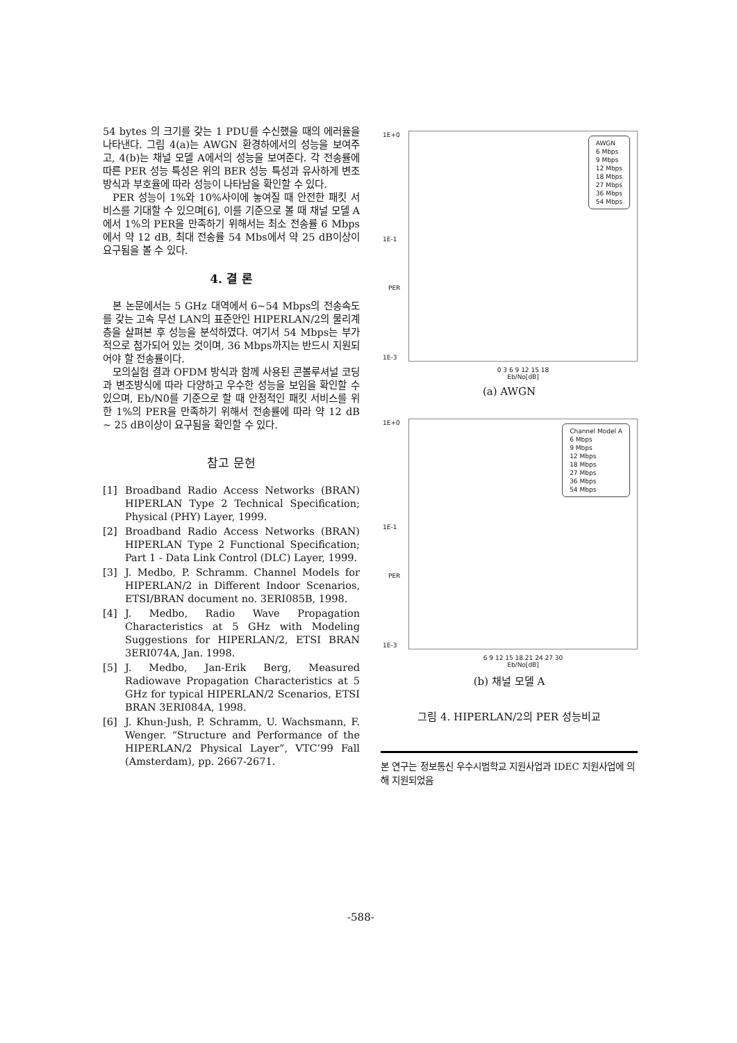54 bytes 의 크기를 갖는 1 PDU를 수신했을 때의 에러율을 나타낸다. 그림 4(a)는 AWGN 환경하에서의 성능을 보여주고, 4(b)는 채널 모델 A에서의 성능을 보여준다. 각 전송률에 따른 PER 성능 특성은 위의 BER 성능 특성과 유사하게 변조방식과 부호율에 따라 성능이 나타남을 확인할 수 있다.
PER 성능이 1%와 10%사이에 놓여질 때 안전한 패킷 서비스를 기대할 수 있으며[6], 이를 기준으로 볼 때 채널 모델 A에서 1%의 PER을 만족하기 위해서는 최소 전송률 6 Mbps에서 약 12 dB, 최대 전송률 54 Mbs에서 약 25 dB이상이 요구됨을 볼 수 있다.
4. 결 론
본 논문에서는 5 GHz 대역에서 6~54 Mbps의 전송속도를 갖는 고속 무선 LAN의 표준안인 HIPERLAN/2의 물리계층을 살펴본 후 성능을 분석하였다. 여기서 54 Mbps는 부가적으로 첨가되어 있는 것이며, 36 Mbps까지는 반드시 지원되어야 할 전송률이다.
모의실험 결과 OFDM 방식과 함께 사용된 콘볼루셔널 코딩과 변조방식에 따라 다양하고 우수한 성능을 보임을 확인할 수 있으며, Eb/N0를 기준으로 할 때 안정적인 패킷 서비스를 위한 1%의 PER을 만족하기 위해서 전송률에 따라 약 12 dB ~ 25 dB이상이 요구됨을 확인할 수 있다.
참고 문헌
[1] Broadband Radio Access Networks (BRAN) HIPERLAN Type 2 Technical Specification; Physical (PHY) Layer, 1999.
[2] Broadband Radio Access Networks (BRAN) HIPERLAN Type 2 Functional Specification; Part 1 - Data Link Control (DLC) Layer, 1999.
[3] J. Medbo, P. Schramm. Channel Models for HIPERLAN/2 in Different Indoor Scenarios, ETSI/BRAN document no. 3ERI085B, 1998.
[4] J. Medbo, Radio Wave Propagation Characteristics at 5 GHz with Modeling Suggestions for HIPERLAN/2, ETSI BRAN 3ERI074A, Jan. 1998.
[5] J. Medbo, Jan-Erik Berg, Measured Radiowave Propagation Characteristics at 5 GHz for typical HIPERLAN/2 Scenarios, ETSI BRAN 3ERI084A, 1998.
[6] J. Khun-Jush, P. Schramm, U. Wachsmann, F. Wenger. “Structure and Performance of the HIPERLAN/2 Physical Layer”, VTC’99 Fall (Amsterdam), pp. 2667-2671.
1E+0
1E-1
1E-3
PER
AWGN
6 Mbps
9 Mbps
12 Mbps
18 Mbps
27 Mbps
36 Mbps
54 Mbps
0 3 6 9 12 15 18
Eb/No[dB]
(a) AWGN
1E+0
1E-1
1E-3
PER
Channel Model A
6 Mbps
9 Mbps
12 Mbps
18 Mbps
27 Mbps
36 Mbps
54 Mbps
6 9 12 15 18 21 24 27 30
Eb/No[dB]
(b) 채널 모델 A
그림 4. HIPERLAN/2의 PER 성능비교
본 연구는 정보통신 우수시범학교 지원사업과 IDEC 지원사업에 의해 지원되었음
-588-